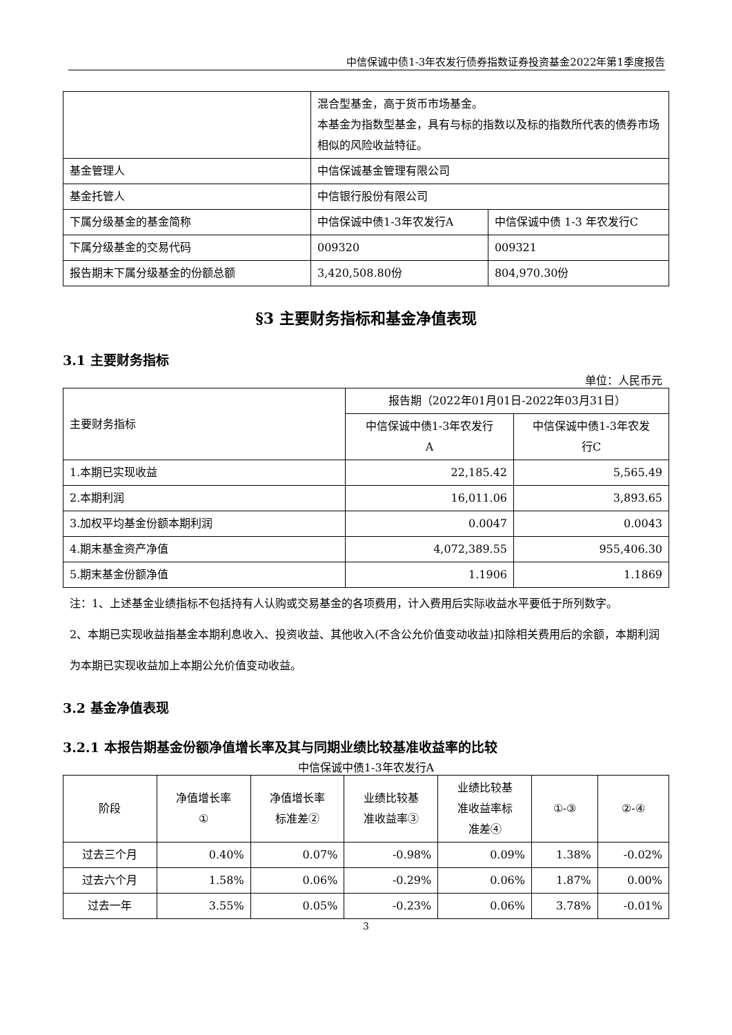中信保诚中债1-3年农发行债券指数证券投资基金2022年第1季度报告
| | 混合型基金，高于货币市场基金。 本基金为指数型基金，具有与标的指数以及标的指数所代表的债券市场相似的风险收益特征。 | |
| 基金管理人 | 中信保诚基金管理有限公司 | |
| 基金托管人 | 中信银行股份有限公司 | |
| 下属分级基金的基金简称 | 中信保诚中债1-3年农发行A | 中信保诚中债 1-3 年农发行C |
| 下属分级基金的交易代码 | 009320 | 009321 |
| 报告期末下属分级基金的份额总额 | 3,420,508.80份 | 804,970.30份 |
§3 主要财务指标和基金净值表现
3.1 主要财务指标
单位：人民币元
| 主要财务指标 | 报告期（2022年01月01日-2022年03月31日） | |
| | 中信保诚中债1-3年农发行 A | 中信保诚中债1-3年农发 行C |
| 1.本期已实现收益 | 22,185.42 | 5,565.49 |
| 2.本期利润 | 16,011.06 | 3,893.65 |
| 3.加权平均基金份额本期利润 | 0.0047 | 0.0043 |
| 4.期末基金资产净值 | 4,072,389.55 | 955,406.30 |
| 5.期末基金份额净值 | 1.1906 | 1.1869 |
注：1、上述基金业绩指标不包括持有人认购或交易基金的各项费用，计入费用后实际收益水平要低于所列数字。
2、本期已实现收益指基金本期利息收入、投资收益、其他收入(不含公允价值变动收益)扣除相关费用后的余额，本期利润为本期已实现收益加上本期公允价值变动收益。
3.2 基金净值表现
3.2.1 本报告期基金份额净值增长率及其与同期业绩比较基准收益率的比较
中信保诚中债1-3年农发行A
| 阶段 | 净值增长率 ① | 净值增长率 标准差② | 业绩比较基 准收益率③ | 业绩比较基 准收益率标 准差④ | ①-③ | ②-④ |
| 过去三个月 | 0.40% | 0.07% | -0.98% | 0.09% | 1.38% | -0.02% |
| 过去六个月 | 1.58% | 0.06% | -0.29% | 0.06% | 1.87% | 0.00% |
| 过去一年 | 3.55% | 0.05% | -0.23% | 0.06% | 3.78% | -0.01% |
3